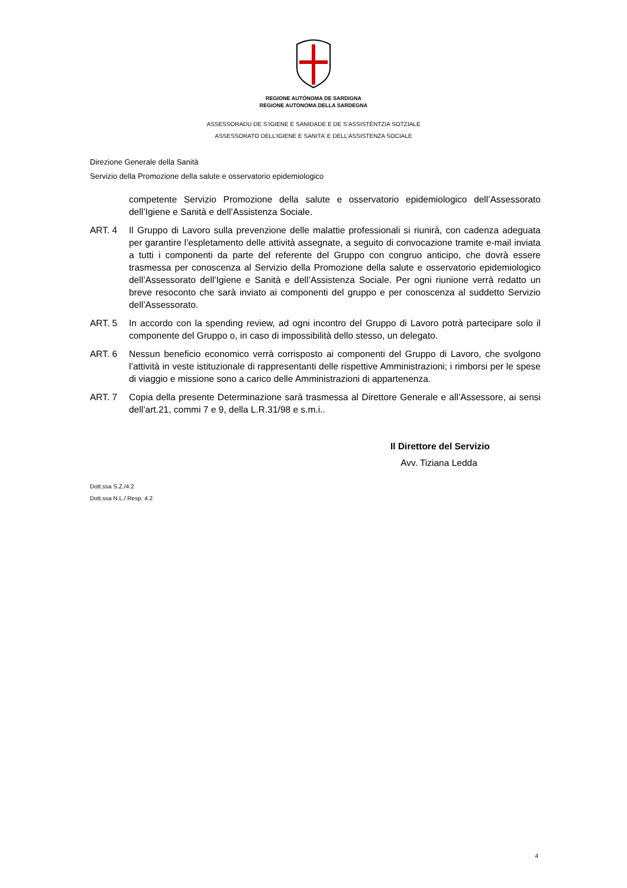REGIONE AUTÒNOMA DE SARDIGNA
REGIONE AUTONOMA DELLA SARDEGNA
ASSESSORADU DE S’IGIENE E SANIDADE E DE S’ASSISTÈNTZIA SOTZIALE
ASSESSORATO DELL’IGIENE E SANITA’ E DELL’ASSISTENZA SOCIALE
Direzione Generale della Sanità
Servizio della Promozione della salute e osservatorio epidemiologico
competente Servizio Promozione della salute e osservatorio epidemiologico dell’Assessorato dell’Igiene e Sanità e dell’Assistenza Sociale.
ART. 4 Il Gruppo di Lavoro sulla prevenzione delle malattie professionali si riunirà, con cadenza adeguata per garantire l’espletamento delle attività assegnate, a seguito di convocazione tramite e-mail inviata a tutti i componenti da parte del referente del Gruppo con congruo anticipo, che dovrà essere trasmessa per conoscenza al Servizio della Promozione della salute e osservatorio epidemiologico dell’Assessorato dell’Igiene e Sanità e dell’Assistenza Sociale. Per ogni riunione verrà redatto un breve resoconto che sarà inviato ai componenti del gruppo e per conoscenza al suddetto Servizio dell’Assessorato.
ART. 5 In accordo con la spending review, ad ogni incontro del Gruppo di Lavoro potrà partecipare solo il componente del Gruppo o, in caso di impossibilità dello stesso, un delegato.
ART. 6 Nessun beneficio economico verrà corrisposto ai componenti del Gruppo di Lavoro, che svolgono l’attività in veste istituzionale di rappresentanti delle rispettive Amministrazioni; i rimborsi per le spese di viaggio e missione sono a carico delle Amministrazioni di appartenenza.
ART. 7 Copia della presente Determinazione sarà trasmessa al Direttore Generale e all’Assessore, ai sensi dell’art.21, commi 7 e 9, della L.R.31/98 e s.m.i..
Il Direttore del Servizio
Avv. Tiziana Ledda
Dott.ssa S.Z./4.2
Dott.ssa N.L./ Resp. 4.2
4